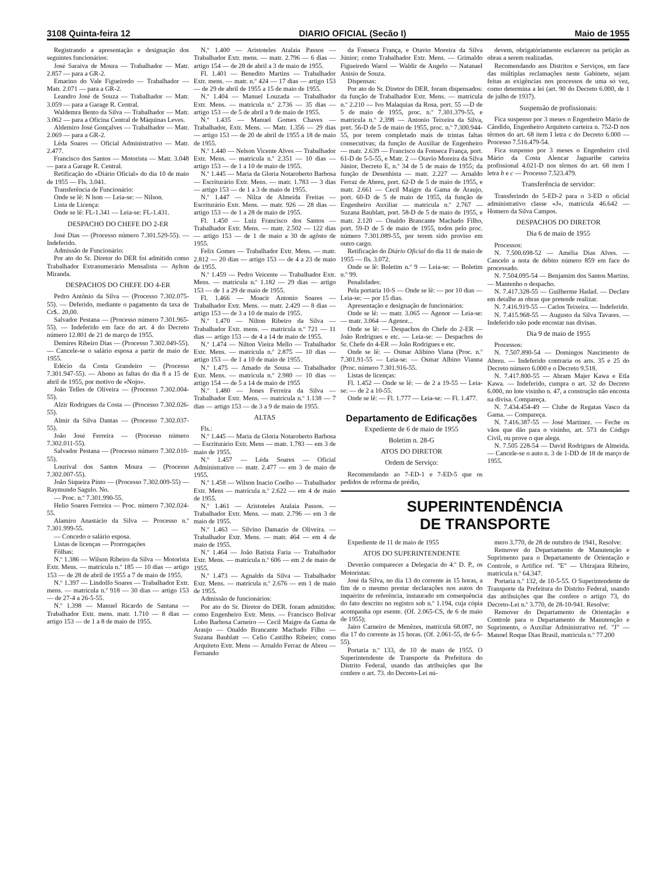3108 Quinta-feira 12 DIARIO OFICIAL (Secão I) Maio de 1955
Registrando a apresentação e designação dos seguintes funcionários:
José Saraiva de Moura — Trabalhador — Matr. 2.857 — para a GR-2.
Emarino do Vale Figueiredo — Trabalhador — Matr. 2.071 — para a GR-2.
Leandro José de Souza — Trabalhador — Matr. 3.059 — para a Garage R. Central.
Waldemra Bento da Silva — Trabalhador — Matr. 3.062 — para a Oficina Central de Máquinas Leves.
Aldemiro José Gonçalves — Trabalhador — Matr. 2.069 — para a GR-2.
Lêda Soares — Oficial Administrativo — Matr. 2.477.
Francisco dos Santos — Motorista — Matr. 3.048 — para a Garage R. Central.
Retificação do «Diário Oficial» do dia 10 de maio de 1955 — Fls. 3.041.
Transferência de Funcionário:
Onde se lê: N lson — Leia-se: — Nilson.
Lista de Licença:
Onde se lê: FL-1.341 — Leia-se: FL-1.431.
DESPACHO DO CHEFE DO 2-ER
José Dias — (Processo número 7.301.529-55). — Indeferido.
Admissão de Funcionário:
Por ato do Sr. Diretor do DER foi admitido como Trabalhador Extranumerário Mensalista — Aylton Miranda.
DESPACHOS DO CHEFE DO 4-ER
Pedro Antônio da Silva — (Processo 7.302.075-55). — Deferido, mediante o pagamento da taxa de Cr$.. 20,00.
Salvador Pestana — (Processo número 7.301.965-55). — Indeferido em face do art. 4 do Decreto número 12.801 de 21 de março de 1955.
Demires Ribeiro Dias — (Processo 7.302.049-55). — Cancele-se o salário esposa a partir de maio de 1955.
Edécio da Costa Grandeiro — (Processo 7.301.947-55). — Abono as faltas do dia 8 a 15 de abril de 1955, por motivo de «Nojo».
João Telles de Oliveira — (Processo 7.302.004-55).
Alzir Rodrigues da Costa — (Processo 7.302.026-55).
Almir da Silva Dantas — (Processo 7.302.037-55).
João José Ferreira — (Processo número 7.302.011-55).
Salvador Pestana — (Processo número 7.302.010-55).
Lourival dos Santos Moura — (Processo 7.302.007-55).
João Siqueira Pinto — (Processo 7.302.009-55) — Raymundo Sagulo. No.
— Proc. n.º 7.301.990-55.
Helio Soares Ferreira — Proc. número 7.302.024-55.
Alamiro Anastácio da Silva — Processo n.º 7.301.999-55.
— Concedo o salário esposa.
Listas de licenças — Prorrogações
Fôlhas:
N.º 1.386 — Wilson Ribeiro da Silva — Motorista Extr. Mens. — matrícula n.º 185 — 10 dias — artigo 153 — de 28 de abril de 1955 a 7 de maio de 1955.
N.º 1.397 — Lindolfo Soares — Trabalhador Extr. mens. — matrícula n.º 918 — 30 dias — artigo 153 — de 27-4 a 26-5-55.
N.º 1.398 — Manuel Ricardo de Santana — Trabalhador Extr. mens. matr. 1.710 — 8 dias — artigo 153 — de 1 a 8 de maio de 1955.
N.º 1.400 — Aristoteles Atalaia Passos — Trabalhador Extr. mens. — matr. 2.796 — 6 dias — artigo 154 — de 28 de abril a 3 de maio de 1955.
Fl. 1.401 — Benedito Martins — Trabalhador Extr. mens. — matr. n.º 424 — 17 dias — artigo 153 — de 29 de abril de 1955 a 15 de maio de 1955.
N.º 1.404 — Manuel Louzada — Trabalhador Extr. Mens. — matrícula n.º 2.736 — 35 dias — artigo 153 — de 5 de abril a 9 de maio de 1955.
N.º 1.435 — Manuel Gomes Chaves — Trabalhador, Extr. Mens. — Matr. 1.356 — 29 dias — artigo 153 — de 20 de abril de 1955 a 18 de maio de 1955.
N.º 1.440 — Nelson Vicente Alves — Trabalhador Extr. Mens. — matrícula n.º 2.351 — 10 dias — artigo 153 — de 1 a 10 de maio de 1955.
N.º 1.445 — Maria da Gloria Notaroberto Barbosa — Escriturário Extr. Mens. — matr. 1.783 — 3 dias — artigo 153 — de 1 a 3 de maio de 1955.
N.º 1.447 — Nilza de Almeida Freitas — Escriturário Extr. Mens. — matr. 926 — 28 dias — artigo 153 — de 1 a 28 de maio de 1955.
Fl. 1.450 — Luiz Francisco dos Santos — Trabalhador Extr. Mens. — matr. 2.502 — 122 dias — artigo 153 — de 1 de maio a 30 de agôsto de 1955.
Felix Gomes — Trabalhador Extr. Mens. — matr. 2.812 — 20 dias — artigo 153 — de 4 a 23 de maio de 1955.
N.º 1.459 — Pedro Veicente — Trabalhador Extr. Mens. — matrícula n.º 1.182 — 29 dias — artigo 153 — de 1 a 29 de maio de 1955.
Fl. 1.466 — Moacir Antonio Soares — Trabalhador Extr. Mens. — matr. 2.429 — 8 dias — artigo 153 — de 3 a 10 de maio de 1955.
N.º 1.470 — Nilton Ribeiro da Silva — Trabalhador Extr. mens. — matrícula n.º 721 — 11 dias — artigo 153 — de 4 a 14 de maio de 1955.
N.º 1.474 — Nilton Vieira Mello — Trabalhador Extr. Mens. — matrícula n.º 2.875 — 10 dias — artigo 153 — de 1 a 10 de maio de 1955.
N.º 1.475 — Amado de Sousa — Trabalhador Extr. Mens. — matrícula n.º 2.980 — 10 dias — artigo 154 — de 5 a 14 de maio de 1955
N.º 1.480 — Jones Ferreira da Silva — Trabalhador Extr. Mens. — matrícula n.º 1.138 — 7 dias — artigo 153 — de 3 a 9 de maio de 1955.
ALTAS
Fls.:
N.º 1.445 — Maria da Gloria Notaroberto Barbosa — Escriturário Extr. Mens — matr. 1.783 — em 3 de maio de 1955.
N.º 1.457 — Léda Soares — Oficial Administrativo — matr. 2.477 — em 3 de maio de 1955.
N.º 1.458 — Wilson Inacio Coelho — Trabalhador Extr. Mens — matrícula n.º 2.622 — em 4 de maio de 1955.
N.º 1.461 — Aristoteles Atalaia Passos. — Trabalhador Extr. Mens. — matr. 2.796 — em 3 de maio de 1955.
N.º 1.463 — Silvino Damazio de Oliveira. — Trabalhador Extr. Mens. — matr. 464 — em 4 de maio de 1955.
N.º 1.464 — João Batista Faria — Trabalhador Extr. Mens. — matrícula n.º 606 — em 2 de maio de 1955.
N.º 1.473 — Agnaldo da Silva — Trabalhador Extr. Mens. — matrícula n.º 2.676 — em 1 de maio de 1955.
Admissão de funcionários:
Por ato do Sr. Diretor do DER. foram admitidos: como Engenheiro Extr. Mens. — Francisco Bolivar Lobo Barbosa Carneiro — Cecil Maigre da Gama de Araujo — Onaldo Brancante Machado Filho — Suzana Baublatt — Celio Castilho Ribeiro; como Arquiteto Extr. Mens — Arnaldo Ferraz de Abreu — Fernando
da Fonseca França, e Otavio Moreira da Silva Júnior; como Trabalhador Extr. Mens. — Grimaldo Figueiredo Warol — Waldir de Angelo — Natanael Anisio de Souza.
Dispensas:
Por ato do Sr. Diretor do DER. foram dispensados: da função de Trabalhador Extr. Mens. — matrícula n.º 2.210 — Ivo Malaquias da Rosa, port. 55 —D de 5 de maio de 1955, proc. n.º 7.301.379-55, e matrícula n.º 2.398 — Antonio Teixeira da Silva, port. 56-D de 5 de maio de 1955, proc. n.º 7.300.944-55, por terem completado mais de trintas faltas consecutivas; da função de Auxiliar de Engenheiro — matr. 2.639 — Francisco da Fonseca França, port. 61-D de 5-5-55, e Matr. 2 — Otavio Moreira da Silva Júnior, Decreto E, n.º 34 de 5 de maio de 1955; da função de Desenhista — matr. 2.227 — Arnaldo Ferraz de Abreu, port. 62-D de 5 de maio de 1955, e matr. 2.661 — Cecil Maigre da Gama de Araujo, port. 60-D de 5 de maio de 1955, da função de Engenheiro Auxiliar — matrícula n.º 2.767 — Suzana Baublatt, port. 58-D de 5 de maio de 1955, e matr. 2.120 — Onaldo Brancante Machado Filho, port. 59-D de 5 de maio de 1955, todos pelo proc. número 7.301.089-55, por terem sido proviso em outro cargo.
Retificação do Diário Oficial do dia 11 de maio de 1955 — fls. 3.072.
Onde se lê: Boletim n.º 9 — Leia-se: — Boletim n.º 99.
Penalidades:
Pela portaria 10-S — Onde se lê: — por 10 dias — Leia-se: — por 15 dias.
Apresentação e designação de funcionários:
Onde se lê: — matr. 3.065 — Agenor — Leia-se: — matr. 3.064 — Agenor...
Onde se lê: — Despachos do Chefe do 2-ER — João Rodrigues e etc. — Leia-se: — Despachos do Sr. Chefe do 4-ER — João Rodrigues e etc.
Onde se lê: — Osmar Alibino Viana (Proc. n.º 7.301.91-55 — Leia-se: — Osmar Albino Vianna (Proc. número 7.301.916-55.
Listas de licenças:
Fl. 1.452 — Onde se lê: — de 2 a 19-55 — Leia-se: — de 2 a 10-55.
Onde se lê: — Fl. 1.777 — Leia-se: — Fl. 1.477.
Departamento de Edificações
Expediente de 6 de maio de 1955
Boletim n. 28-G
ATOS DO DIRETOR
Ordem de Serviço:
Recomendando ao 7-ED-1 e 7-ED-5 que os pedidos de reforma de prédio,
devem, obrigatòriamente esclarecer na petição as obras a serem realizadas.
Recomendando aos Distritos e Serviços, em face das múltiplas reclamações neste Gabinete, sejam feitas as exigências nos processos de uma só vez, como determina a lei (art. 90 do Decreto 6.000, de 1 de julho de 1937).
Suspensão de profissionais:
Fica suspenso por 3 meses o Engenheiro Mário de Cândido, Engenheiro Arquiteto carteira n. 752-D nos têrmos do art. 68 item I letra c do Decreto 6.000 — Processo 7.516.479-54.
Fica suspenso por 3 meses o Engenheiro civil Mário da Costa Alencar Jaguaribe carteira profissional 4.021-D nos têrmos do art. 68 item I letra b e c — Processo 7.523.479.
Transferência de servidor:
Transferindo do 5-ED-2 para o 3-ED o oficial administrativo classe «J», matrícula 46.642 — Homero da Silva Campos.
DESPACHOS DO DIRETOR
Dia 6 de maio de 1955
Processos:
N. 7.500.698-52 — Amélia Dias Alves. — Cancelo a nota de débito número 859 em face do processado.
N. 7.504.095-54 — Benjamim dos Santos Martins. — Mantenho o despacho.
N. 7.417.328-55 — Guilherme Hadad. — Declare em detalhe as obras que pretende realizar.
N. 7.416.919-55 — Carlos Teixeira. — Indeferido.
N. 7.415.968-55 — Augusto da Silva Tavares. — Indeferido não pode encostar nas divisas.
Dia 9 de maio de 1955
Processos:
N. 7.507.890-54 — Domingos Nascimento de Abreu. — Indeferido contraria os arts. 35 e 25 do Decreto número 6.000 e o Decreto 9.518.
N. 7.417.800-55 — Abram Majer Kawa e Etla Kawa. — Indeferido, cumpra o art. 32 do Decreto 6.000, no lote visinho n. 47, a construção não encosta na divisa. Compareça.
N. 7.434.454-49 — Clube de Regatas Vasco da Gama. — Compareça.
N. 7.416.387-55 — José Martinez. — Feche os vãos que dão para o visinho, art. 573 do Código Civil, ou prove o que alega.
N. 7.505 228-54 — David Rodrigues de Almeida. — Cancele-se o auto n. 3 de 1-DD de 18 de março de 1955.
SUPERINTENDÊNCIA
DE TRANSPORTE
Expediente de 11 de maio de 1955
ATOS DO SUPERINTENDENTE
Deverão comparecer a Delegacia do 4.º D. P., os Motoristas:
José da Silva, no dia 13 do corrente às 15 horas, a fim de o mesmo prestar declarações nos autos do inquérito de referência, instaurado em consequência do fato descrito no registro sob n.º 1.194, cuja cópia acompanha opr esente. (Of. 2.065-CS, de 6 de maio de 1955);
Jairo Carneiro de Menêzes, matrícula 68.087, no dia 17 do corrente às 15 horas. (Of. 2.061-55, de 6-5-55).
Portaria n.º 133, de 10 de maio de 1955. O Superintendente de Transporte da Prefeitura do Distrito Federal, usando das atribuições que lhe confere o art. 73. do Decreto-Lei nú-
mero 3.770, de 28 de outubro de 1941, Resolve:
Remover do Departamento de Manutenção e Suprimento para o Departamento de Orientação e Controle, o Artifice ref. "E" — Ubirajara Ribeiro, matricula n.º 64.347.
Portaria n.º 132, de 10-5-55. O Superintendente de Transporte da Prefeitura do Distrito Federal, usando das atribuições que lhe confere o artigo 73, do Decreto-Lei n.º 3.770, de 28-10-941. Resolve:
Remover do Departamento de Orientação e Controle para o Departamento de Manutenção e Suprimento, o Auxiliar Administrativo ref. "J" — Manoel Roque Dias Brasil, matricula n.º 77.200